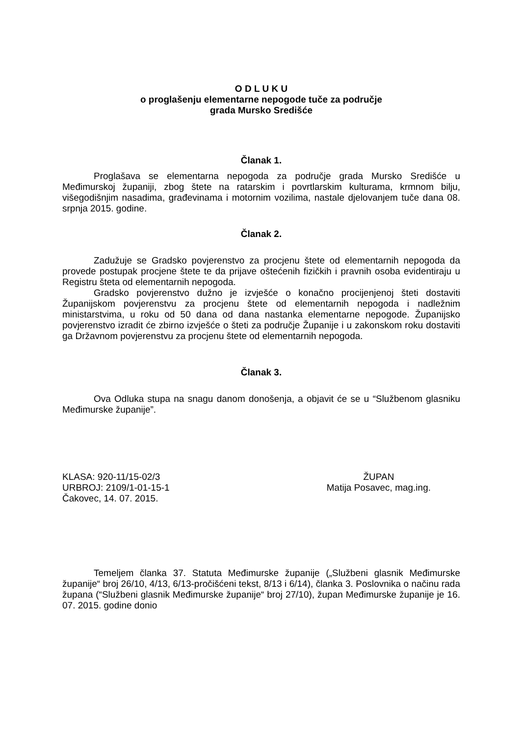O D L U K U
o proglašenju elementarne nepogode tuče za područje
grada Mursko Središće
Članak 1.
Proglašava se elementarna nepogoda za područje grada Mursko Središće u Međimurskoj županiji, zbog štete na ratarskim i povrtlarskim kulturama, krmnom bilju, višegodišnjim nasadima, građevinama i motornim vozilima, nastale djelovanjem tuče dana 08. srpnja 2015. godine.
Članak 2.
Zadužuje se Gradsko povjerenstvo za procjenu štete od elementarnih nepogoda da provede postupak procjene štete te da prijave oštećenih fizičkih i pravnih osoba evidentiraju u Registru šteta od elementarnih nepogoda.
Gradsko povjerenstvo dužno je izvješće o konačno procijenjenoj šteti dostaviti Županijskom povjerenstvu za procjenu štete od elementarnih nepogoda i nadležnim ministarstvima, u roku od 50 dana od dana nastanka elementarne nepogode. Županijsko povjerenstvo izradit će zbirno izvješće o šteti za područje Županije i u zakonskom roku dostaviti ga Državnom povjerenstvu za procjenu štete od elementarnih nepogoda.
Članak 3.
Ova Odluka stupa na snagu danom donošenja, a objavit će se u “Službenom glasniku Međimurske županije”.
KLASA: 920-11/15-02/3
URBROJ: 2109/1-01-15-1
Čakovec, 14. 07. 2015.
ŽUPAN
Matija Posavec, mag.ing.
Temeljem članka 37. Statuta Međimurske županije („Službeni glasnik Međimurske županije“ broj 26/10, 4/13, 6/13-pročišćeni tekst, 8/13 i 6/14), članka 3. Poslovnika o načinu rada župana (“Službeni glasnik Međimurske županije“ broj 27/10), župan Međimurske županije je 16. 07. 2015. godine donio